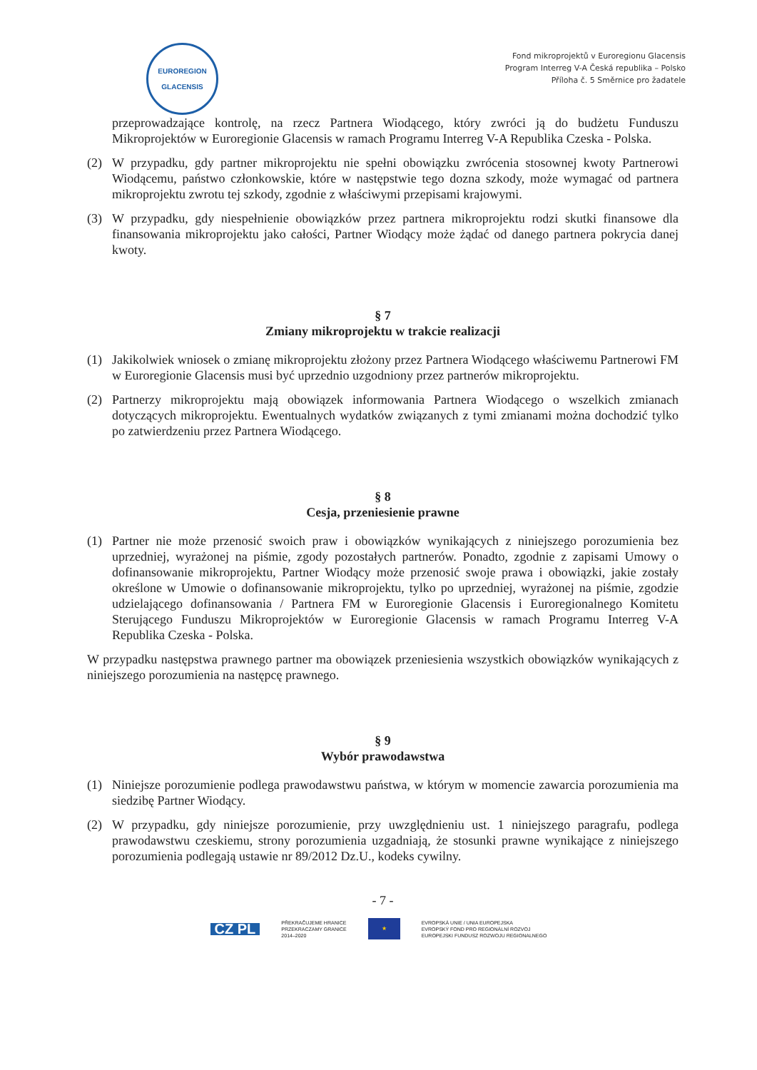EUROREGION
GLACENSIS
Fond mikroprojektů v Euroregionu Glacensis
Program Interreg V-A Česká republika – Polsko
Příloha č. 5 Směrnice pro žadatele
przeprowadzające kontrolę, na rzecz Partnera Wiodącego, który zwróci ją do budżetu Funduszu Mikroprojektów w Euroregionie Glacensis w ramach Programu Interreg V-A Republika Czeska - Polska.
(2) W przypadku, gdy partner mikroprojektu nie spełni obowiązku zwrócenia stosownej kwoty Partnerowi Wiodącemu, państwo członkowskie, które w następstwie tego dozna szkody, może wymagać od partnera mikroprojektu zwrotu tej szkody, zgodnie z właściwymi przepisami krajowymi.
(3) W przypadku, gdy niespełnienie obowiązków przez partnera mikroprojektu rodzi skutki finansowe dla finansowania mikroprojektu jako całości, Partner Wiodący może żądać od danego partnera pokrycia danej kwoty.
§ 7
Zmiany mikroprojektu w trakcie realizacji
(1) Jakikolwiek wniosek o zmianę mikroprojektu złożony przez Partnera Wiodącego właściwemu Partnerowi FM w Euroregionie Glacensis musi być uprzednio uzgodniony przez partnerów mikroprojektu.
(2) Partnerzy mikroprojektu mają obowiązek informowania Partnera Wiodącego o wszelkich zmianach dotyczących mikroprojektu. Ewentualnych wydatków związanych z tymi zmianami można dochodzić tylko po zatwierdzeniu przez Partnera Wiodącego.
§ 8
Cesja, przeniesienie prawne
(1) Partner nie może przenosić swoich praw i obowiązków wynikających z niniejszego porozumienia bez uprzedniej, wyrażonej na piśmie, zgody pozostałych partnerów. Ponadto, zgodnie z zapisami Umowy o dofinansowanie mikroprojektu, Partner Wiodący może przenosić swoje prawa i obowiązki, jakie zostały określone w Umowie o dofinansowanie mikroprojektu, tylko po uprzedniej, wyrażonej na piśmie, zgodzie udzielającego dofinansowania / Partnera FM w Euroregionie Glacensis i Euroregionalnego Komitetu Sterującego Funduszu Mikroprojektów w Euroregionie Glacensis w ramach Programu Interreg V-A Republika Czeska - Polska.
W przypadku następstwa prawnego partner ma obowiązek przeniesienia wszystkich obowiązków wynikających z niniejszego porozumienia na następcę prawnego.
§ 9
Wybór prawodawstwa
(1) Niniejsze porozumienie podlega prawodawstwu państwa, w którym w momencie zawarcia porozumienia ma siedzibę Partner Wiodący.
(2) W przypadku, gdy niniejsze porozumienie, przy uwzględnieniu ust. 1 niniejszego paragrafu, podlega prawodawstwu czeskiemu, strony porozumienia uzgadniają, że stosunki prawne wynikające z niniejszego porozumienia podlegają ustawie nr 89/2012 Dz.U., kodeks cywilny.
- 7 -
CZ PL PŘEKRAČUJEME HRANICE
PRZEKRACZAMY GRANICE
2014–2020 ★ EVROPSKÁ UNIE / UNIA EUROPEJSKA
EVROPSKÝ FOND PRO REGIONÁLNÍ ROZVOJ
EUROPEJSKI FUNDUSZ ROZWOJU REGIONALNEGO